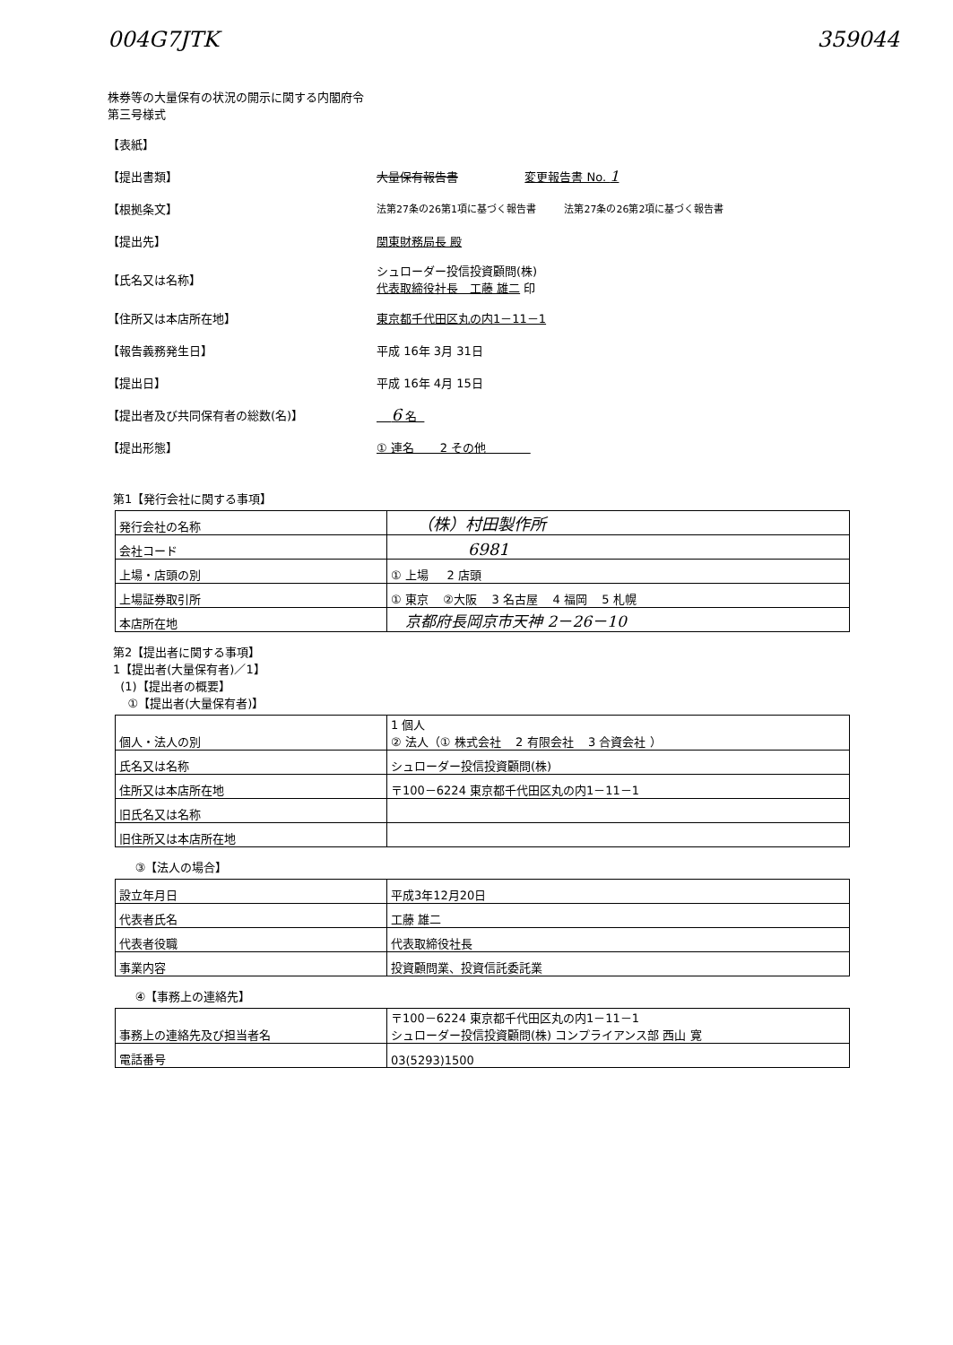004G7JTK 359044
株券等の大量保有の状況の開示に関する内閣府令
第三号様式
【表紙】
【提出書類】 大量保有報告書 変更報告書 No. 1
【根拠条文】 法第27条の26第1項に基づく報告書 法第27条の26第2項に基づく報告書
【提出先】 関東財務局長 殿
【氏名又は名称】 シュローダー投信投資顧問(株)
代表取締役社長　工藤 雄二 印
【住所又は本店所在地】 東京都千代田区丸の内1－11－1
【報告義務発生日】 平成 16年 3月 31日
【提出日】 平成 16年 4月 15日
【提出者及び共同保有者の総数(名)】 6 名
【提出形態】 ① 連名 2 その他
第1【発行会社に関する事項】
| 発行会社の名称 | （株）村田製作所 |
| 会社コード | 6981 |
| 上場・店頭の別 | ① 上場 2 店頭 |
| 上場証券取引所 | ① 東京 ②大阪 3 名古屋 4 福岡 5 札幌 |
| 本店所在地 | 京都府長岡京市天神 2－26－10 |
第2【提出者に関する事項】
1【提出者(大量保有者)／1】
(1)【提出者の概要】
①【提出者(大量保有者)】
| 個人・法人の別 | 1 個人 ② 法人（① 株式会社 2 有限会社 3 合資会社 ） |
| 氏名又は名称 | シュローダー投信投資顧問(株) |
| 住所又は本店所在地 | 〒100－6224 東京都千代田区丸の内1－11－1 |
| 旧氏名又は名称 | |
| 旧住所又は本店所在地 | |
③【法人の場合】
| 設立年月日 | 平成3年12月20日 |
| 代表者氏名 | 工藤 雄二 |
| 代表者役職 | 代表取締役社長 |
| 事業内容 | 投資顧問業、投資信託委託業 |
④【事務上の連絡先】
| 事務上の連絡先及び担当者名 | 〒100－6224 東京都千代田区丸の内1－11－1 シュローダー投信投資顧問(株) コンプライアンス部 西山 寛 |
| 電話番号 | 03(5293)1500 |